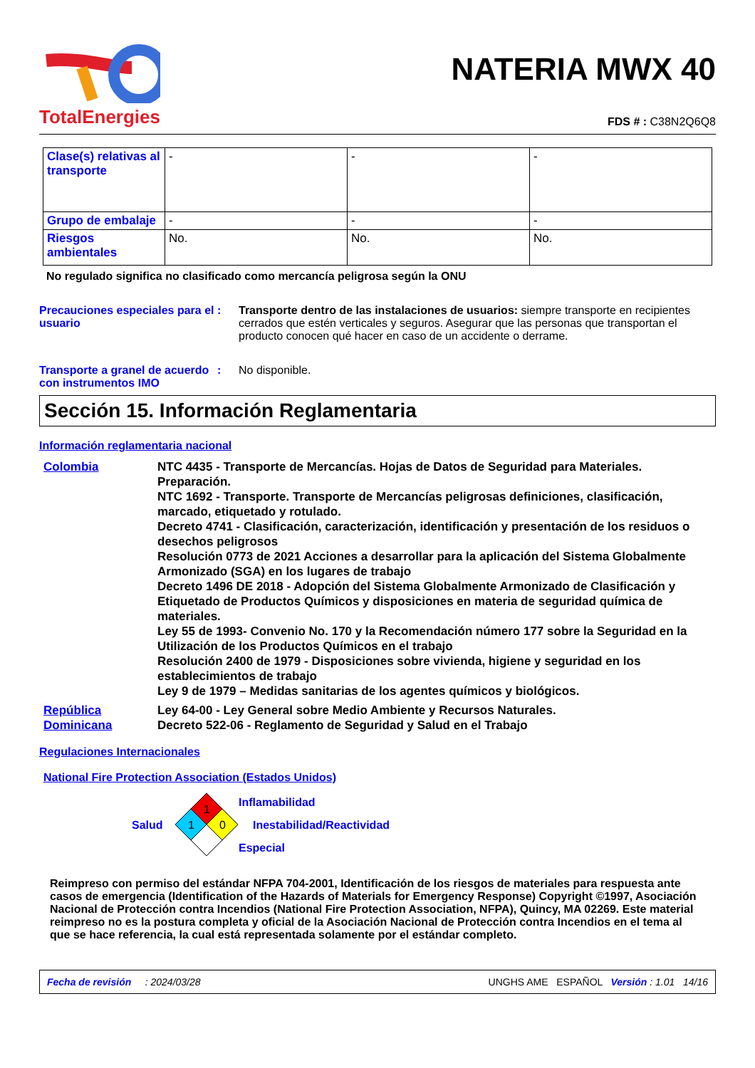TotalEnergies
NATERIA MWX 40
FDS # : C38N2Q6Q8
| Clase(s) relativas al transporte | - | - | - |
| Grupo de embalaje | - | - | - |
| Riesgos ambientales | No. | No. | No. |
No regulado significa no clasificado como mercancía peligrosa según la ONU
Precauciones especiales para el usuario
: Transporte dentro de las instalaciones de usuarios: siempre transporte en recipientes cerrados que estén verticales y seguros. Asegurar que las personas que transportan el producto conocen qué hacer en caso de un accidente o derrame.
Transporte a granel de acuerdo con instrumentos IMO
: No disponible.
Sección 15. Información Reglamentaria
Información reglamentaria nacional
Colombia NTC 4435 - Transporte de Mercancías. Hojas de Datos de Seguridad para Materiales. Preparación.
NTC 1692 - Transporte. Transporte de Mercancías peligrosas definiciones, clasificación, marcado, etiquetado y rotulado.
Decreto 4741 - Clasificación, caracterización, identificación y presentación de los residuos o desechos peligrosos
Resolución 0773 de 2021 Acciones a desarrollar para la aplicación del Sistema Globalmente Armonizado (SGA) en los lugares de trabajo
Decreto 1496 DE 2018 - Adopción del Sistema Globalmente Armonizado de Clasificación y Etiquetado de Productos Químicos y disposiciones en materia de seguridad química de materiales.
Ley 55 de 1993- Convenio No. 170 y la Recomendación número 177 sobre la Seguridad en la Utilización de los Productos Químicos en el trabajo
Resolución 2400 de 1979 - Disposiciones sobre vivienda, higiene y seguridad en los establecimientos de trabajo
Ley 9 de 1979 – Medidas sanitarias de los agentes químicos y biológicos.
República Dominicana
Ley 64-00 - Ley General sobre Medio Ambiente y Recursos Naturales.
Decreto 522-06 - Reglamento de Seguridad y Salud en el Trabajo
Regulaciones Internacionales
National Fire Protection Association (Estados Unidos)
Salud
1
1
0
Inflamabilidad
Inestabilidad/Reactividad
Especial
Reimpreso con permiso del estándar NFPA 704-2001, Identificación de los riesgos de materiales para respuesta ante casos de emergencia (Identification of the Hazards of Materials for Emergency Response) Copyright ©1997, Asociación Nacional de Protección contra Incendios (National Fire Protection Association, NFPA), Quincy, MA 02269. Este material reimpreso no es la postura completa y oficial de la Asociación Nacional de Protección contra Incendios en el tema al que se hace referencia, la cual está representada solamente por el estándar completo.
Fecha de revisión : 2024/03/28 UNGHS AME ESPAÑOL Versión : 1.01 14/16